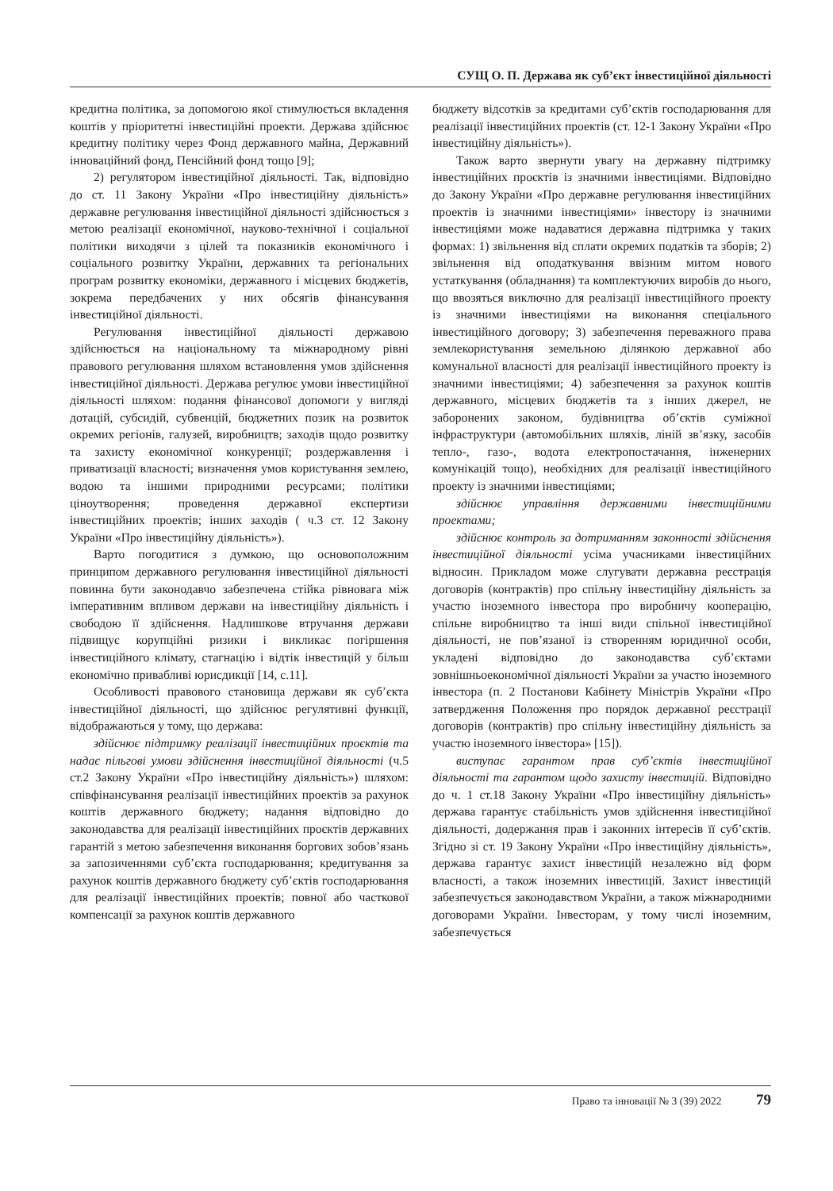СУЩ О. П. Держава як суб’єкт інвестиційної діяльності
кредитна політика, за допомогою якої стимулюється вкладення коштів у пріоритетні інвестиційні проекти. Держава здійснює кредитну політику через Фонд державного майна, Державний інноваційний фонд, Пенсійний фонд тощо [9];
2) регулятором інвестиційної діяльності. Так, відповідно до ст. 11 Закону України «Про інвестиційну діяльність» державне регулювання інвестиційної діяльності здійснюється з метою реалізації економічної, науково-технічної і соціальної політики виходячи з цілей та показників економічного і соціального розвитку України, державних та регіональних програм розвитку економіки, державного і місцевих бюджетів, зокрема передбачених у них обсягів фінансування інвестиційної діяльності.
Регулювання інвестиційної діяльності державою здійснюється на національному та міжнародному рівні правового регулювання шляхом встановлення умов здійснення інвестиційної діяльності. Держава регулює умови інвестиційної діяльності шляхом: подання фінансової допомоги у вигляді дотацій, субсидій, субвенцій, бюджетних позик на розвиток окремих регіонів, галузей, виробництв; заходів щодо розвитку та захисту економічної конкуренції; роздержавлення і приватизації власності; визначення умов користування землею, водою та іншими природними ресурсами; політики ціноутворення; проведення державної експертизи інвестиційних проектів; інших заходів ( ч.3 ст. 12 Закону України «Про інвестиційну діяльність»).
Варто погодитися з думкою, що основоположним принципом державного регулювання інвестиційної діяльності повинна бути законодавчо забезпечена стійка рівновага між імперативним впливом держави на інвестиційну діяльність і свободою її здійснення. Надлишкове втручання держави підвищує корупційні ризики і викликає погіршення інвестиційного клімату, стагнацію і відтік інвестицій у більш економічно привабливі юрисдикції [14, с.11].
Особливості правового становища держави як суб’єкта інвестиційної діяльності, що здійснює регулятивні функції, відображаються у тому, що держава:
здійснює підтримку реалізації інвестиційних проєктів та надає пільгові умови здійснення інвестиційної діяльності (ч.5 ст.2 Закону України «Про інвестиційну діяльність») шляхом: співфінансування реалізації інвестиційних проектів за рахунок коштів державного бюджету; надання відповідно до законодавства для реалізації інвестиційних проєктів державних гарантій з метою забезпечення виконання боргових зобов’язань за запозиченнями суб’єкта господарювання; кредитування за рахунок коштів державного бюджету суб’єктів господарювання для реалізації інвестиційних проектів; повної або часткової компенсації за рахунок коштів державного
бюджету відсотків за кредитами суб’єктів господарювання для реалізації інвестиційних проектів (ст. 12-1 Закону України «Про інвестиційну діяльність»).
Також варто звернути увагу на державну підтримку інвестиційних проєктів із значними інвестиціями. Відповідно до Закону України «Про державне регулювання інвестиційних проектів із значними інвестиціями» інвестору із значними інвестиціями може надаватися державна підтримка у таких формах: 1) звільнення від сплати окремих податків та зборів; 2) звільнення від оподаткування ввізним митом нового устаткування (обладнання) та комплектуючих виробів до нього, що ввозяться виключно для реалізації інвестиційного проекту із значними інвестиціями на виконання спеціального інвестиційного договору; 3) забезпечення переважного права землекористування земельною ділянкою державної або комунальної власності для реалізації інвестиційного проекту із значними інвестиціями; 4) забезпечення за рахунок коштів державного, місцевих бюджетів та з інших джерел, не заборонених законом, будівництва об’єктів суміжної інфраструктури (автомобільних шляхів, ліній зв’язку, засобів тепло-, газо-, водота електропостачання, інженерних комунікацій тощо), необхідних для реалізації інвестиційного проекту із значними інвестиціями;
здійснює управління державними інвестиційними проектами;
здійснює контроль за дотриманням законності здійснення інвестиційної діяльності усіма учасниками інвестиційних відносин. Прикладом може слугувати державна реєстрація договорів (контрактів) про спільну інвестиційну діяльність за участю іноземного інвестора про виробничу кооперацію, спільне виробництво та інші види спільної інвестиційної діяльності, не пов’язаної із створенням юридичної особи, укладені відповідно до законодавства суб’єктами зовнішньоекономічної діяльності України за участю іноземного інвестора (п. 2 Постанови Кабінету Міністрів України «Про затвердження Положення про порядок державної реєстрації договорів (контрактів) про спільну інвестиційну діяльність за участю іноземного інвестора» [15]).
виступає гарантом прав суб’єктів інвестиційної діяльності та гарантом щодо захисту інвестицій. Відповідно до ч. 1 ст.18 Закону України «Про інвестиційну діяльність» держава гарантує стабільність умов здійснення інвестиційної діяльності, додержання прав і законних інтересів її суб’єктів. Згідно зі ст. 19 Закону України «Про інвестиційну діяльність», держава гарантує захист інвестицій незалежно від форм власності, а також іноземних інвестицій. Захист інвестицій забезпечується законодавством України, а також міжнародними договорами України. Інвесторам, у тому числі іноземним, забезпечується
Право та інновації № 3 (39) 2022 79